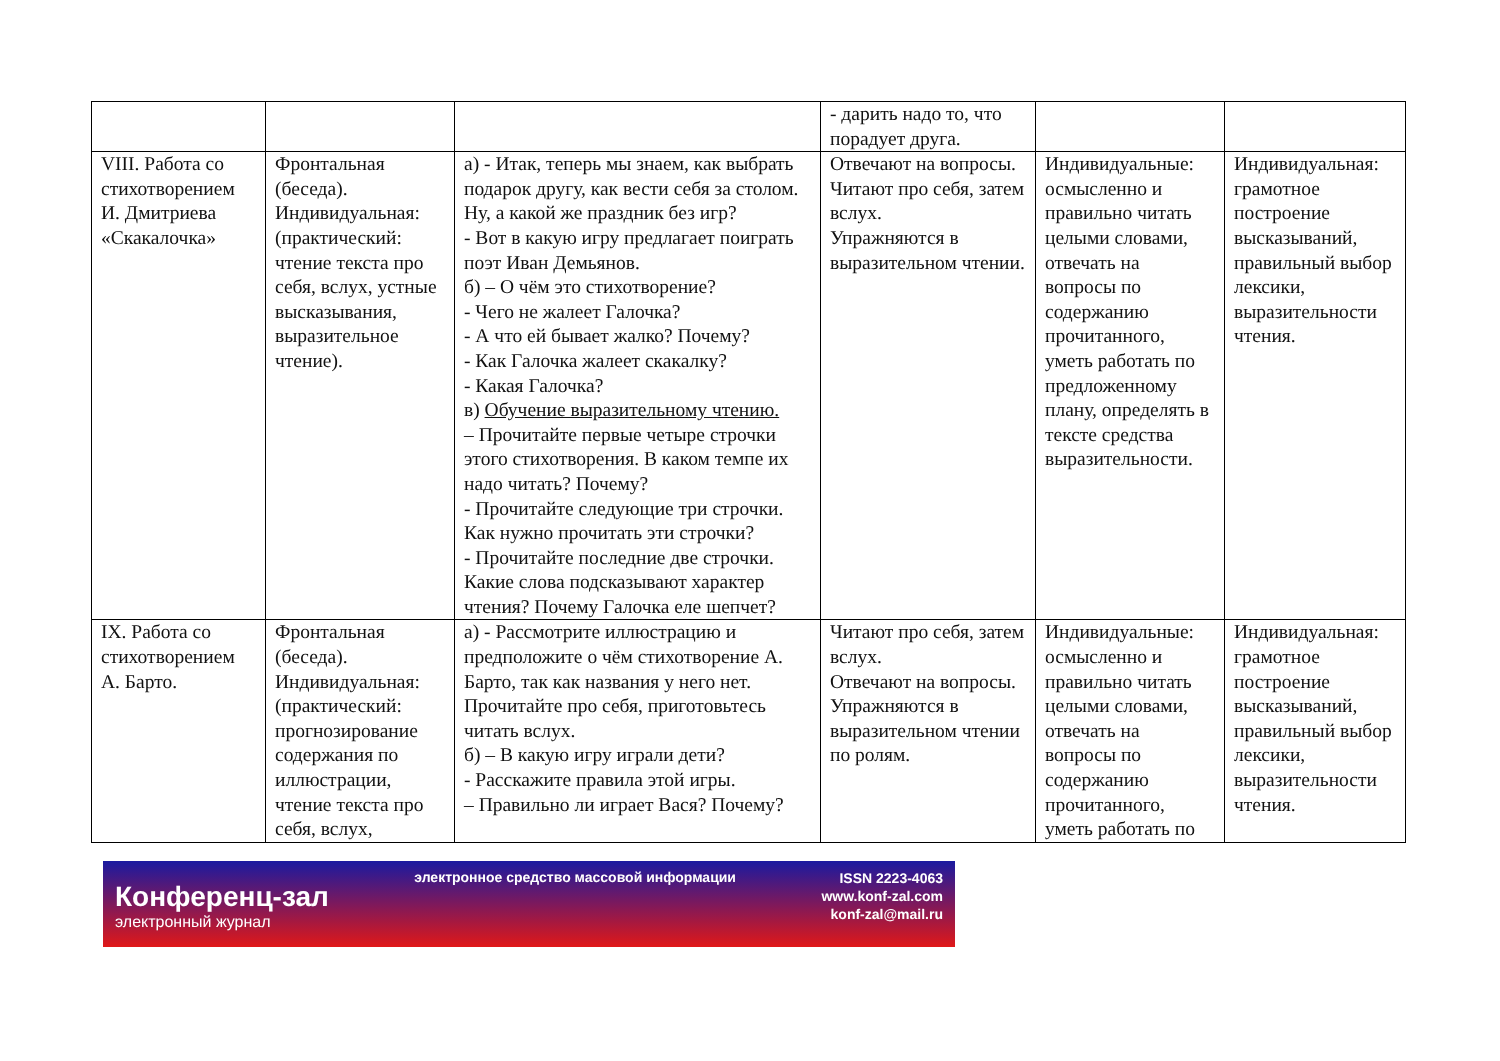| | | | - дарить надо то, что порадует друга. | | |
| VIII. Работа со стихотворением И. Дмитриева «Скакалочка» | Фронтальная (беседа). Индивидуальная: (практический: чтение текста про себя, вслух, устные высказывания, выразительное чтение). | а) - Итак, теперь мы знаем, как выбрать подарок другу, как вести себя за столом. Ну, а какой же праздник без игр? - Вот в какую игру предлагает поиграть поэт Иван Демьянов. б) – О чём это стихотворение? - Чего не жалеет Галочка? - А что ей бывает жалко? Почему? - Как Галочка жалеет скакалку? - Какая Галочка? в) Обучение выразительному чтению. – Прочитайте первые четыре строчки этого стихотворения. В каком темпе их надо читать? Почему? - Прочитайте следующие три строчки. Как нужно прочитать эти строчки? - Прочитайте последние две строчки. Какие слова подсказывают характер чтения? Почему Галочка еле шепчет? | Отвечают на вопросы. Читают про себя, затем вслух. Упражняются в выразительном чтении. | Индивидуальные: осмысленно и правильно читать целыми словами, отвечать на вопросы по содержанию прочитанного, уметь работать по предложенному плану, определять в тексте средства выразительности. | Индивидуальная: грамотное построение высказываний, правильный выбор лексики, выразительности чтения. |
| IX. Работа со стихотворением А. Барто. | Фронтальная (беседа). Индивидуальная: (практический: прогнозирование содержания по иллюстрации, чтение текста про себя, вслух, | а) - Рассмотрите иллюстрацию и предположите о чём стихотворение А. Барто, так как названия у него нет. Прочитайте про себя, приготовьтесь читать вслух. б) – В какую игру играли дети? - Расскажите правила этой игры. – Правильно ли играет Вася? Почему? | Читают про себя, затем вслух. Отвечают на вопросы. Упражняются в выразительном чтении по ролям. | Индивидуальные: осмысленно и правильно читать целыми словами, отвечать на вопросы по содержанию прочитанного, уметь работать по | Индивидуальная: грамотное построение высказываний, правильный выбор лексики, выразительности чтения. |
Конференц-зал
электронный журнал
электронное средство массовой информации
ISSN 2223-4063
www.konf-zal.com
konf-zal@mail.ru